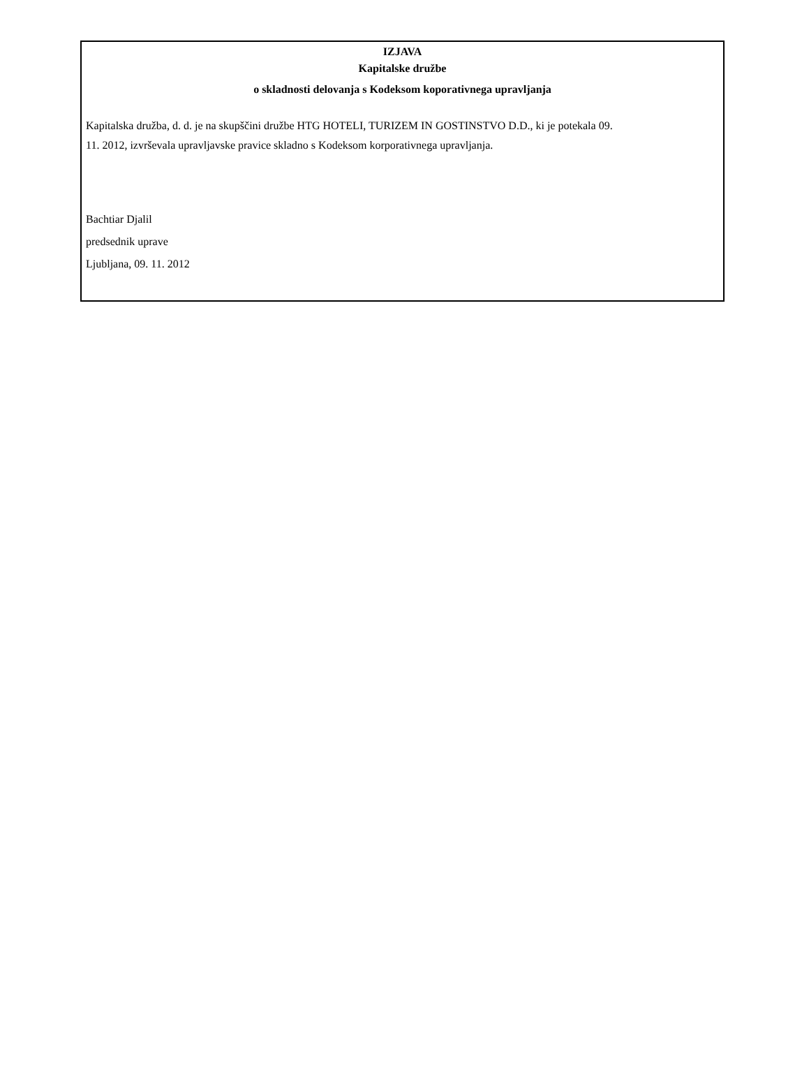IZJAVA
Kapitalske družbe
o skladnosti delovanja s Kodeksom koporativnega upravljanja
Kapitalska družba, d. d. je na skupščini družbe HTG HOTELI, TURIZEM IN GOSTINSTVO D.D., ki je potekala 09. 11. 2012, izvrševala upravljavske pravice skladno s Kodeksom korporativnega upravljanja.
Bachtiar Djalil
predsednik uprave
Ljubljana, 09. 11. 2012